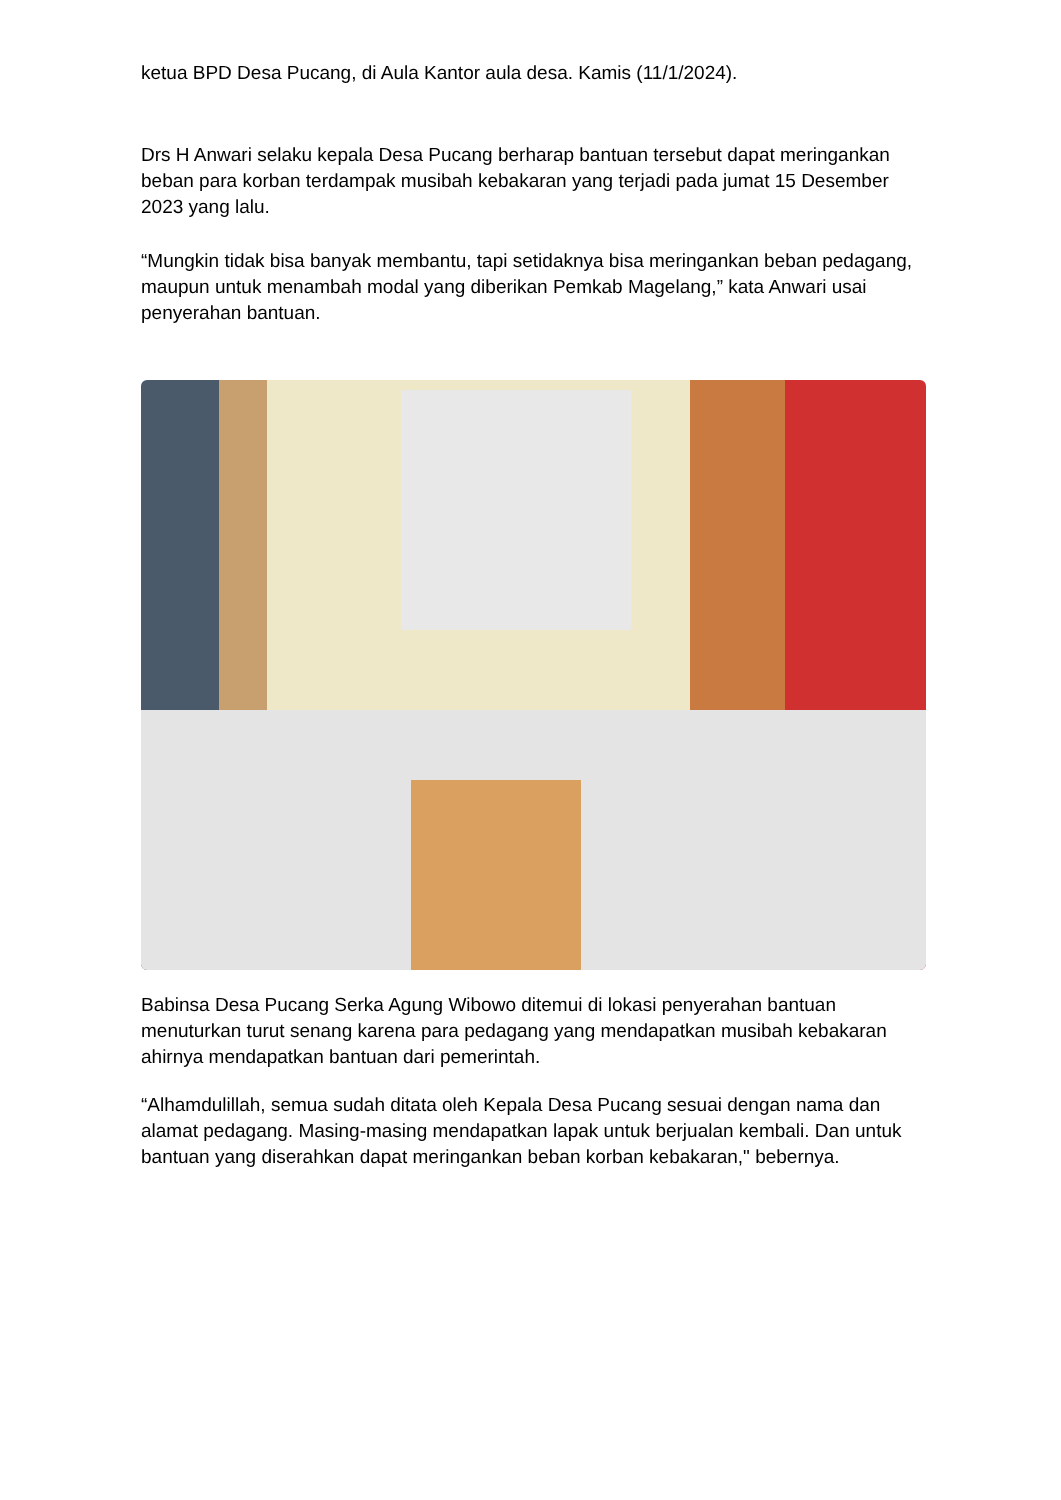ketua BPD Desa Pucang, di Aula Kantor aula desa. Kamis (11/1/2024).
Drs H Anwari selaku kepala Desa Pucang berharap bantuan tersebut dapat meringankan beban para korban terdampak musibah kebakaran yang terjadi pada jumat 15 Desember 2023 yang lalu.
“Mungkin tidak bisa banyak membantu, tapi setidaknya bisa meringankan beban pedagang, maupun untuk menambah modal yang diberikan Pemkab Magelang,” kata Anwari usai penyerahan bantuan.
Babinsa Desa Pucang Serka Agung Wibowo ditemui di lokasi penyerahan bantuan menuturkan turut senang karena para pedagang yang mendapatkan musibah kebakaran ahirnya mendapatkan bantuan dari pemerintah.
“Alhamdulillah, semua sudah ditata oleh Kepala Desa Pucang sesuai dengan nama dan alamat pedagang. Masing-masing mendapatkan lapak untuk berjualan kembali. Dan untuk bantuan yang diserahkan dapat meringankan beban korban kebakaran," bebernya.